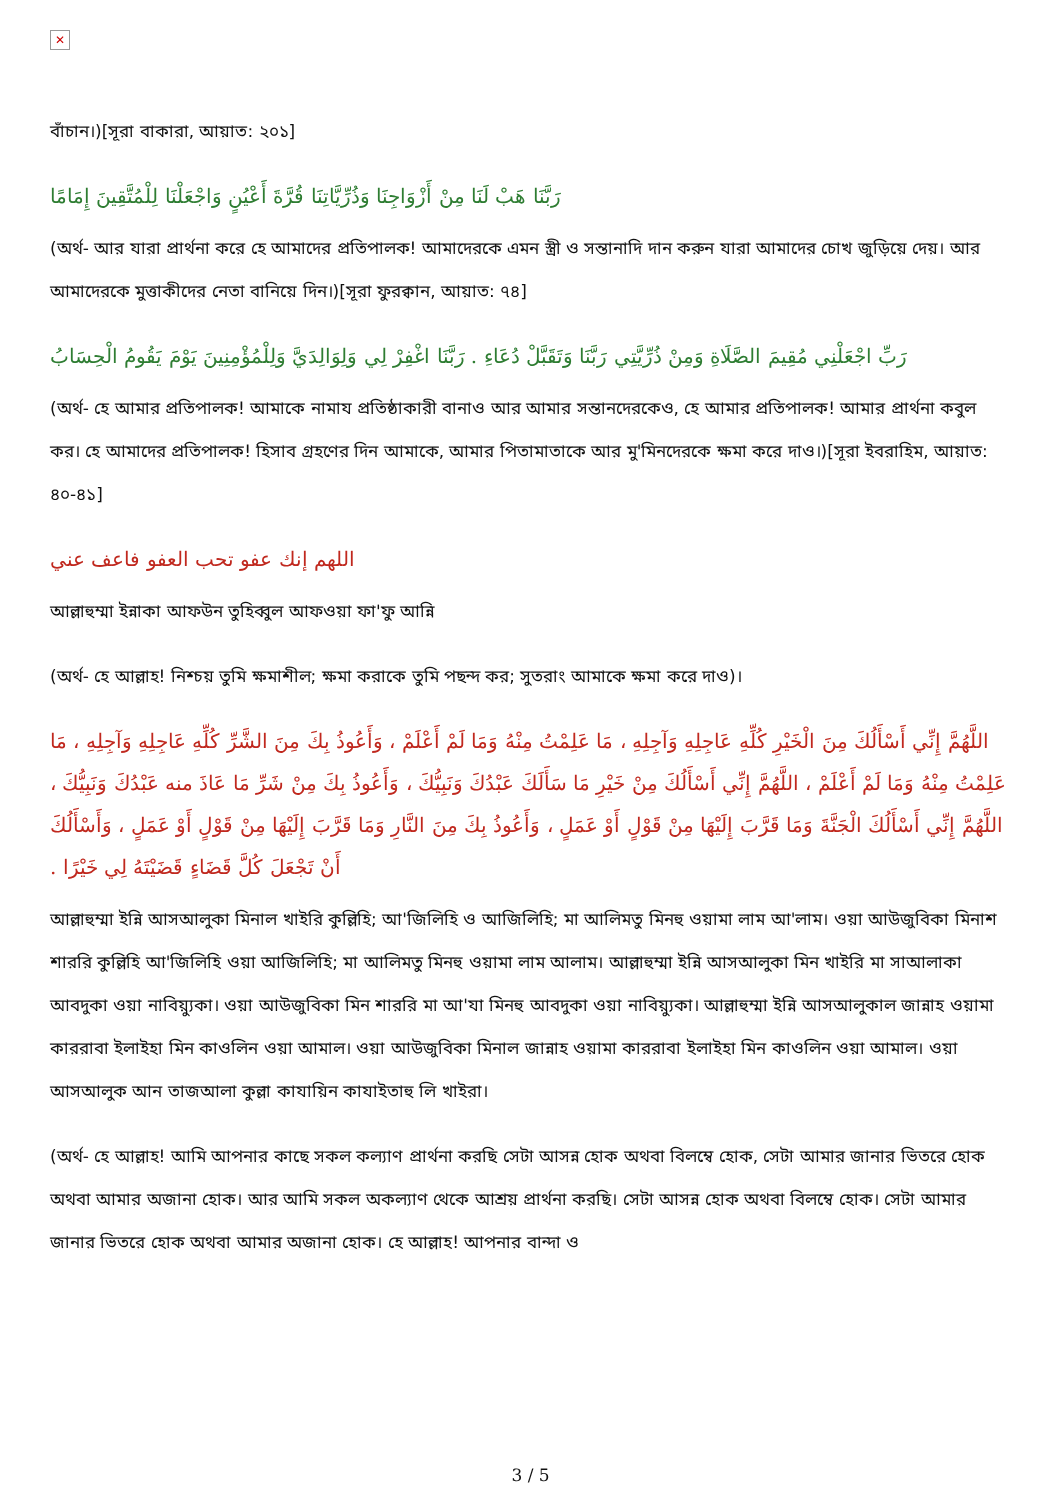✕
বাঁচান।)[সূরা বাকারা, আয়াত: ২০১]
رَبَّنَا هَبْ لَنَا مِنْ أَزْوَاجِنَا وَذُرِّيَّاتِنَا قُرَّةَ أَعْيُنٍ وَاجْعَلْنَا لِلْمُتَّقِينَ إِمَامًا
(অর্থ- আর যারা প্রার্থনা করে হে আমাদের প্রতিপালক! আমাদেরকে এমন স্ত্রী ও সন্তানাদি দান করুন যারা আমাদের চোখ জুড়িয়ে দেয়। আর আমাদেরকে মুত্তাকীদের নেতা বানিয়ে দিন।)[সূরা ফুরক্বান, আয়াত: ৭৪]
رَبِّ اجْعَلْنِي مُقِيمَ الصَّلَاةِ وَمِنْ ذُرِّيَّتِي رَبَّنَا وَتَقَبَّلْ دُعَاءِ . رَبَّنَا اغْفِرْ لِي وَلِوَالِدَيَّ وَلِلْمُؤْمِنِينَ يَوْمَ يَقُومُ الْحِسَابُ
(অর্থ- হে আমার প্রতিপালক! আমাকে নামায প্রতিষ্ঠাকারী বানাও আর আমার সন্তানদেরকেও, হে আমার প্রতিপালক! আমার প্রার্থনা কবুল কর। হে আমাদের প্রতিপালক! হিসাব গ্রহণের দিন আমাকে, আমার পিতামাতাকে আর মু'মিনদেরকে ক্ষমা করে দাও।)[সূরা ইবরাহিম, আয়াত: ৪০-৪১]
اللهم إنك عفو تحب العفو فاعف عني
আল্লাহুম্মা ইন্নাকা আফউন তুহিব্বুল আফওয়া ফা'ফু আন্নি
(অর্থ- হে আল্লাহ! নিশ্চয় তুমি ক্ষমাশীল; ক্ষমা করাকে তুমি পছন্দ কর; সুতরাং আমাকে ক্ষমা করে দাও)।
اللَّهُمَّ إِنِّي أَسْأَلُكَ مِنَ الْخَيْرِ كُلِّهِ عَاجِلِهِ وَآجِلِهِ ، مَا عَلِمْتُ مِنْهُ وَمَا لَمْ أَعْلَمْ ، وَأَعُوذُ بِكَ مِنَ الشَّرِّ كُلِّهِ عَاجِلِهِ وَآجِلِهِ ، مَا عَلِمْتُ مِنْهُ وَمَا لَمْ أَعْلَمْ ، اللَّهُمَّ إِنِّي أَسْأَلُكَ مِنْ خَيْرِ مَا سَأَلَكَ عَبْدُكَ وَنَبِيُّكَ ، وَأَعُوذُ بِكَ مِنْ شَرِّ مَا عَاذَ منه عَبْدُكَ وَنَبِيُّكَ ، اللَّهُمَّ إِنِّي أَسْأَلُكَ الْجَنَّةَ وَمَا قَرَّبَ إِلَيْهَا مِنْ قَوْلٍ أَوْ عَمَلٍ ، وَأَعُوذُ بِكَ مِنَ النَّارِ وَمَا قَرَّبَ إِلَيْهَا مِنْ قَوْلٍ أَوْ عَمَلٍ ، وَأَسْأَلُكَ أَنْ تَجْعَلَ كُلَّ قَضَاءٍ قَضَيْتَهُ لِي خَيْرًا .
আল্লাহুম্মা ইন্নি আসআলুকা মিনাল খাইরি কুল্লিহি; আ'জিলিহি ও আজিলিহি; মা আলিমতু মিনহু ওয়ামা লাম আ'লাম। ওয়া আউজুবিকা মিনাশ শাররি কুল্লিহি আ'জিলিহি ওয়া আজিলিহি; মা আলিমতু মিনহু ওয়ামা লাম আলাম। আল্লাহুম্মা ইন্নি আসআলুকা মিন খাইরি মা সাআলাকা আবদুকা ওয়া নাবিয়্যুকা। ওয়া আউজুবিকা মিন শাররি মা আ'যা মিনহু আবদুকা ওয়া নাবিয়্যুকা। আল্লাহুম্মা ইন্নি আসআলুকাল জান্নাহ ওয়ামা কাররাবা ইলাইহা মিন কাওলিন ওয়া আমাল। ওয়া আউজুবিকা মিনাল জান্নাহ ওয়ামা কাররাবা ইলাইহা মিন কাওলিন ওয়া আমাল। ওয়া আসআলুক আন তাজআলা কুল্লা কাযায়িন কাযাইতাহু লি খাইরা।
(অর্থ- হে আল্লাহ! আমি আপনার কাছে সকল কল্যাণ প্রার্থনা করছি সেটা আসন্ন হোক অথবা বিলম্বে হোক, সেটা আমার জানার ভিতরে হোক অথবা আমার অজানা হোক। আর আমি সকল অকল্যাণ থেকে আশ্রয় প্রার্থনা করছি। সেটা আসন্ন হোক অথবা বিলম্বে হোক। সেটা আমার জানার ভিতরে হোক অথবা আমার অজানা হোক। হে আল্লাহ! আপনার বান্দা ও
3 / 5